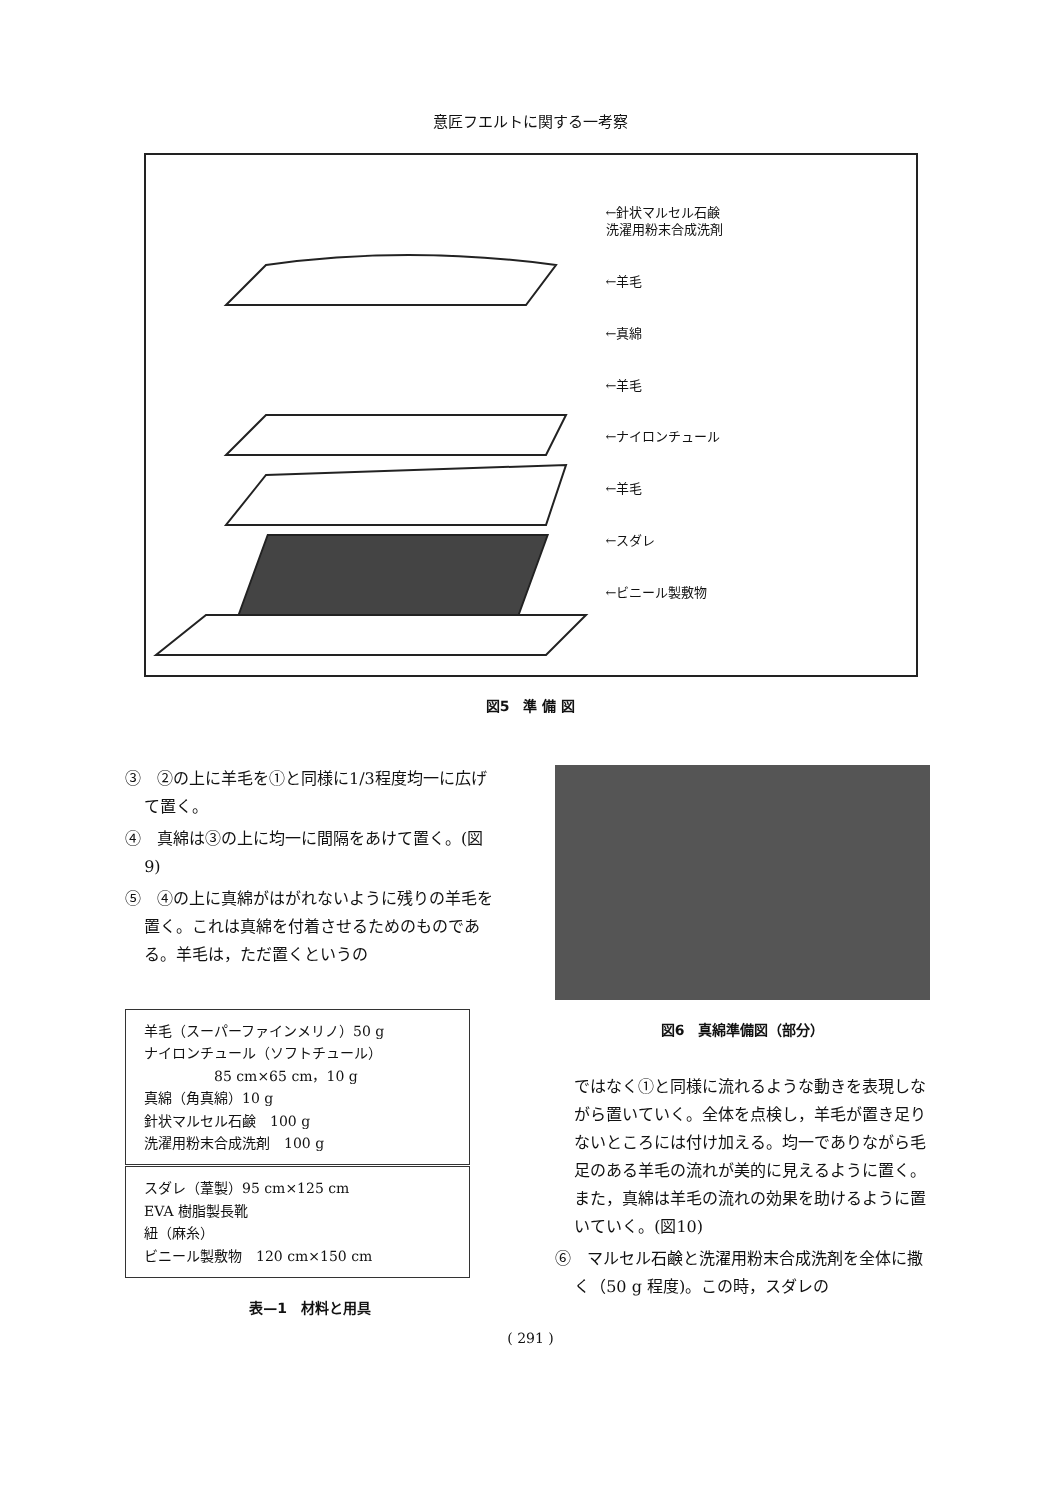意匠フエルトに関する一考察
←針状マルセル石鹸
洗濯用粉末合成洗剤
←羊毛
←真綿
←羊毛
←ナイロンチュール
←羊毛
←スダレ
←ビニール製敷物
図5　準 備 図
③　②の上に羊毛を①と同様に1/3程度均一に広げて置く。
④　真綿は③の上に均一に間隔をあけて置く。(図9)
⑤　④の上に真綿がはがれないように残りの羊毛を置く。これは真綿を付着させるためのものである。羊毛は，ただ置くというの
| 羊毛（スーパーファインメリノ）50 g ナイロンチュール（ソフトチュール） 85 cm×65 cm，10 g 真綿（角真綿）10 g 針状マルセル石鹸 100 g 洗濯用粉末合成洗剤 100 g |
| スダレ（葦製）95 cm×125 cm EVA 樹脂製長靴 紐（麻糸） ビニール製敷物 120 cm×150 cm |
表—1　材料と用具
図6　真綿準備図（部分）
ではなく①と同様に流れるような動きを表現しながら置いていく。全体を点検し，羊毛が置き足りないところには付け加える。均一でありながら毛足のある羊毛の流れが美的に見えるように置く。また，真綿は羊毛の流れの効果を助けるように置いていく。(図10)
⑥　マルセル石鹸と洗濯用粉末合成洗剤を全体に撒く（50 g 程度)。この時，スダレの
( 291 )